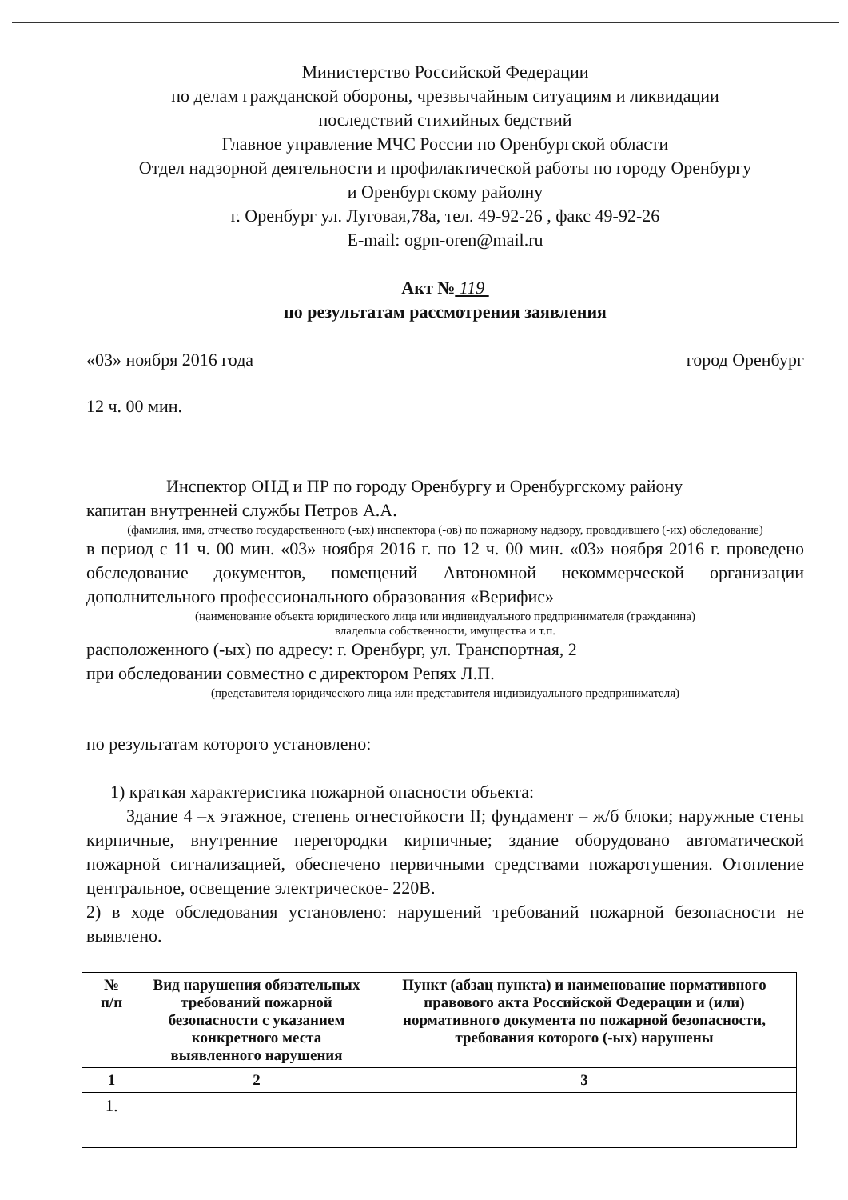Министерство Российской Федерации
по делам гражданской обороны, чрезвычайным ситуациям и ликвидации
последствий стихийных бедствий
Главное управление МЧС России по Оренбургской области
Отдел надзорной деятельности и профилактической работы по городу Оренбургу
и Оренбургскому райолну
г. Оренбург ул. Луговая,78а, тел. 49-92-26 , факс 49-92-26
E-mail: ogpn-oren@mail.ru
Акт № 119
по результатам рассмотрения заявления
«03» ноября 2016 года город Оренбург
12 ч. 00 мин.
Инспектор ОНД и ПР по городу Оренбургу и Оренбургскому району
капитан внутренней службы Петров А.А.
(фамилия, имя, отчество государственного (-ых) инспектора (-ов) по пожарному надзору, проводившего (-их) обследование)
в период с 11 ч. 00 мин. «03» ноября 2016 г. по 12 ч. 00 мин. «03» ноября 2016 г. проведено обследование документов, помещений Автономной некоммерческой организации дополнительного профессионального образования «Верифис»
(наименование объекта юридического лица или индивидуального предпринимателя (гражданина)
владельца собственности, имущества и т.п.
расположенного (-ых) по адресу: г. Оренбург, ул. Транспортная, 2
при обследовании совместно с директором Репях Л.П.
(представителя юридического лица или представителя индивидуального предпринимателя)
по результатам которого установлено:
1) краткая характеристика пожарной опасности объекта:
Здание 4 –х этажное, степень огнестойкости II; фундамент – ж/б блоки; наружные стены кирпичные, внутренние перегородки кирпичные; здание оборудовано автоматической пожарной сигнализацией, обеспечено первичными средствами пожаротушения. Отопление центральное, освещение электрическое- 220В.
2) в ходе обследования установлено: нарушений требований пожарной безопасности не выявлено.
| № п/п | Вид нарушения обязательных требований пожарной безопасности с указанием конкретного места выявленного нарушения | Пункт (абзац пункта) и наименование нормативного правового акта Российской Федерации и (или) нормативного документа по пожарной безопасности, требования которого (-ых) нарушены |
| --- | --- | --- |
| 1 | 2 | 3 |
| 1. | | |